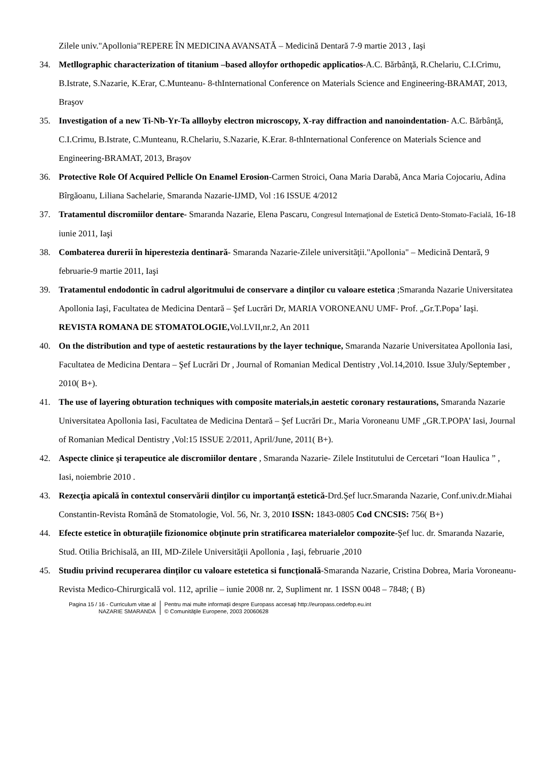Zilele univ."Apollonia"REPERE ÎN MEDICINA AVANSATĂ – Medicină Dentară 7-9 martie 2013 , Iaşi
34. Metllographic characterization of titanium –based alloyfor orthopedic applicatios-A.C. Bărbânţă, R.Chelariu, C.I.Crimu, B.Istrate, S.Nazarie, K.Erar, C.Munteanu- 8-thInternational Conference on Materials Science and Engineering-BRAMAT, 2013, Braşov
35. Investigation of a new Ti-Nb-Yr-Ta allloyby electron microscopy, X-ray diffraction and nanoindentation- A.C. Bărbânţă, C.I.Crimu, B.Istrate, C.Munteanu, R.Chelariu, S.Nazarie, K.Erar. 8-thInternational Conference on Materials Science and Engineering-BRAMAT, 2013, Braşov
36. Protective Role Of Acquired Pellicle On Enamel Erosion-Carmen Stroici, Oana Maria Darabă, Anca Maria Cojocariu, Adina Bîrgăoanu, Liliana Sachelarie, Smaranda Nazarie-IJMD, Vol :16 ISSUE 4/2012
37. Tratamentul discromiilor dentare- Smaranda Nazarie, Elena Pascaru, Congresul Internaţional de Estetică Dento-Stomato-Facială, 16-18 iunie 2011, Iaşi
38. Combaterea durerii în hiperestezia dentinară- Smaranda Nazarie-Zilele universităţii."Apollonia" – Medicină Dentară, 9 februarie-9 martie 2011, Iaşi
39. Tratamentul endodontic în cadrul algoritmului de conservare a dinţilor cu valoare estetica ;Smaranda Nazarie Universitatea Apollonia Iaşi, Facultatea de Medicina Dentară – Şef Lucrări Dr, MARIA VORONEANU UMF- Prof. „Gr.T.Popa’ Iaşi. REVISTA ROMANA DE STOMATOLOGIE, Vol.LVII,nr.2, An 2011
40. On the distribution and type of aestetic restaurations by the layer technique, Smaranda Nazarie Universitatea Apollonia Iasi, Facultatea de Medicina Dentara – Şef Lucrări Dr , Journal of Romanian Medical Dentistry ,Vol.14,2010. Issue 3July/September , 2010( B+).
41. The use of layering obturation techniques with composite materials,in aestetic coronary restaurations, Smaranda Nazarie Universitatea Apollonia Iasi, Facultatea de Medicina Dentară – Şef Lucrări Dr., Maria Voroneanu UMF „GR.T.POPA’ Iasi, Journal of Romanian Medical Dentistry ,Vol:15 ISSUE 2/2011, April/June, 2011( B+).
42. Aspecte clinice şi terapeutice ale discromiilor dentare , Smaranda Nazarie- Zilele Institutului de Cercetari “Ioan Haulica ” , Iasi, noiembrie 2010 .
43. Rezecţia apicală în contextul conservării dinţilor cu importanţă estetică-Drd.Şef lucr.Smaranda Nazarie, Conf.univ.dr.Miahai Constantin-Revista Română de Stomatologie, Vol. 56, Nr. 3, 2010 ISSN: 1843-0805 Cod CNCSIS: 756( B+)
44. Efecte estetice în obturaţiile fizionomice obţinute prin stratificarea materialelor compozite-Şef luc. dr. Smaranda Nazarie, Stud. Otilia Brichisală, an III, MD-Zilele Universităţii Apollonia , Iaşi, februarie ,2010
45. Studiu privind recuperarea dinților cu valoare estetetica si funcțională-Smaranda Nazarie, Cristina Dobrea, Maria Voroneanu- Revista Medico-Chirurgicală vol. 112, aprilie – iunie 2008 nr. 2, Supliment nr. 1 ISSN 0048 – 7848; ( B)
Pagina 15 / 16 - Curriculum vitae al
NAZARIE SMARANDA
Pentru mai multe informaţii despre Europass accesaţi http://europass.cedefop.eu.int
© Comunităţile Europene, 2003 20060628